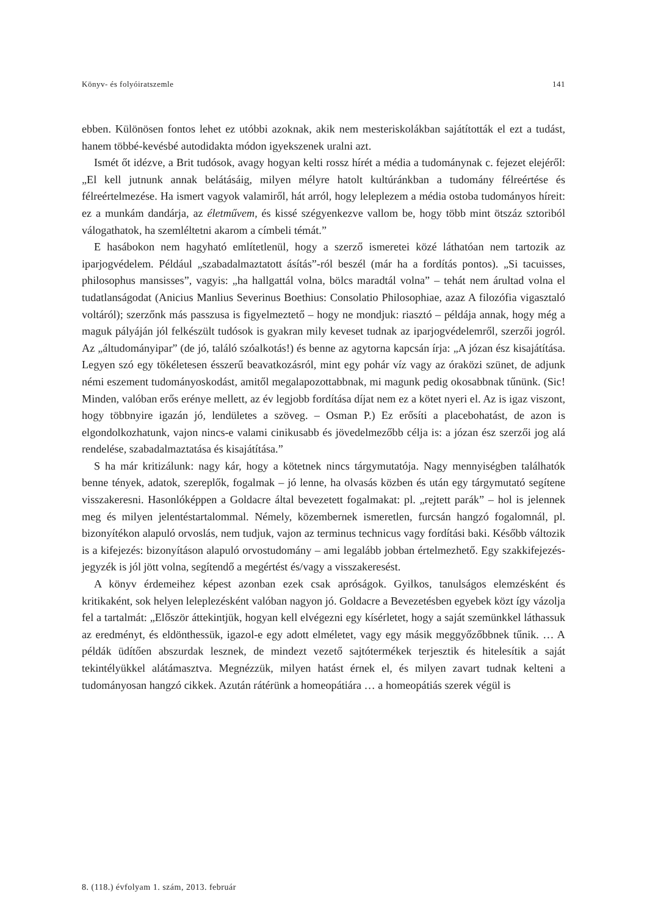Könyv- és folyóiratszemle 141
ebben. Különösen fontos lehet ez utóbbi azoknak, akik nem mesteriskolákban sajátították el ezt a tudást, hanem többé-kevésbé autodidakta módon igyekszenek uralni azt.
Ismét őt idézve, a Brit tudósok, avagy hogyan kelti rossz hírét a média a tudománynak c. fejezet elejéről: „El kell jutnunk annak belátásáig, milyen mélyre hatolt kultúránkban a tudomány félreértése és félreértelmezése. Ha ismert vagyok valamiről, hát arról, hogy leleplezem a média ostoba tudományos híreit: ez a munkám dandárja, az életművem, és kissé szégyenkezve vallom be, hogy több mint ötszáz sztoriból válogathatok, ha szemléltetni akarom a címbeli témát.”
E hasábokon nem hagyható említetlenül, hogy a szerző ismeretei közé láthatóan nem tartozik az iparjogvédelem. Például „szabadalmaztatott ásítás”-ról beszél (már ha a fordítás pontos). „Si tacuisses, philosophus mansisses”, vagyis: „ha hallgattál volna, bölcs maradtál volna” – tehát nem árultad volna el tudatlanságodat (Anicius Manlius Severinus Boethius: Consolatio Philosophiae, azaz A filozófia vigasztaló voltáról); szerzőnk más passzusa is figyelmeztető – hogy ne mondjuk: riasztó – példája annak, hogy még a maguk pályáján jól felkészült tudósok is gyakran mily keveset tudnak az iparjogvédelemről, szerzői jogról. Az „áltudományipar” (de jó, találó szóalkotás!) és benne az agytorna kapcsán írja: „A józan ész kisajátítása. Legyen szó egy tökéletesen ésszerű beavatkozásról, mint egy pohár víz vagy az óraközi szünet, de adjunk némi eszement tudományoskodást, amitől megalapozottabbnak, mi magunk pedig okosabbnak tűnünk. (Sic! Minden, valóban erős erénye mellett, az év legjobb fordítása díjat nem ez a kötet nyeri el. Az is igaz viszont, hogy többnyire igazán jó, lendületes a szöveg. – Osman P.) Ez erősíti a placebohatást, de azon is elgondolkozhatunk, vajon nincs-e valami cinikusabb és jövedelmezőbb célja is: a józan ész szerzői jog alá rendelése, szabadalmaztatása és kisajátítása.”
S ha már kritizálunk: nagy kár, hogy a kötetnek nincs tárgymutatója. Nagy mennyiségben találhatók benne tények, adatok, szereplők, fogalmak – jó lenne, ha olvasás közben és után egy tárgymutató segítene visszakeresni. Hasonlóképpen a Goldacre által bevezetett fogalmakat: pl. „rejtett parák” – hol is jelennek meg és milyen jelentéstartalommal. Némely, közembernek ismeretlen, furcsán hangzó fogalomnál, pl. bizonyítékon alapuló orvoslás, nem tudjuk, vajon az terminus technicus vagy fordítási baki. Később változik is a kifejezés: bizonyításon alapuló orvostudomány – ami legalább jobban értelmezhető. Egy szakkifejezés-jegyzék is jól jött volna, segítendő a megértést és/vagy a visszakeresést.
A könyv érdemeihez képest azonban ezek csak apróságok. Gyilkos, tanulságos elemzésként és kritikaként, sok helyen leleplezésként valóban nagyon jó. Goldacre a Bevezetésben egyebek közt így vázolja fel a tartalmát: „Először áttekintjük, hogyan kell elvégezni egy kísérletet, hogy a saját szemünkkel láthassuk az eredményt, és eldönthessük, igazol-e egy adott elméletet, vagy egy másik meggyőzőbbnek tűnik. … A példák üdítően abszurdak lesznek, de mindezt vezető sajtótermékek terjesztik és hitelesítik a saját tekintélyükkel alátámasztva. Megnézzük, milyen hatást érnek el, és milyen zavart tudnak kelteni a tudományosan hangzó cikkek. Azután rátérünk a homeopátiára … a homeopátiás szerek végül is
8. (118.) évfolyam 1. szám, 2013. február